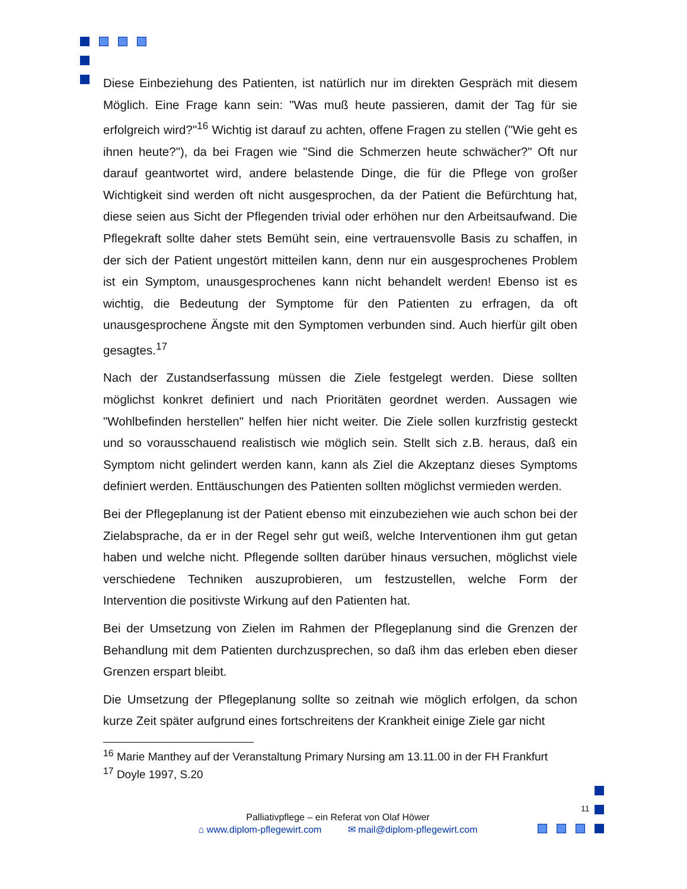Diese Einbeziehung des Patienten, ist natürlich nur im direkten Gespräch mit diesem Möglich. Eine Frage kann sein: "Was muß heute passieren, damit der Tag für sie erfolgreich wird?"<sup>16</sup> Wichtig ist darauf zu achten, offene Fragen zu stellen ("Wie geht es ihnen heute?"), da bei Fragen wie "Sind die Schmerzen heute schwächer?" Oft nur darauf geantwortet wird, andere belastende Dinge, die für die Pflege von großer Wichtigkeit sind werden oft nicht ausgesprochen, da der Patient die Befürchtung hat, diese seien aus Sicht der Pflegenden trivial oder erhöhen nur den Arbeitsaufwand. Die Pflegekraft sollte daher stets Bemüht sein, eine vertrauensvolle Basis zu schaffen, in der sich der Patient ungestört mitteilen kann, denn nur ein ausgesprochenes Problem ist ein Symptom, unausgesprochenes kann nicht behandelt werden! Ebenso ist es wichtig, die Bedeutung der Symptome für den Patienten zu erfragen, da oft unausgesprochene Ängste mit den Symptomen verbunden sind. Auch hierfür gilt oben gesagtes.<sup>17</sup>
Nach der Zustandserfassung müssen die Ziele festgelegt werden. Diese sollten möglichst konkret definiert und nach Prioritäten geordnet werden. Aussagen wie "Wohlbefinden herstellen" helfen hier nicht weiter. Die Ziele sollen kurzfristig gesteckt und so vorausschauend realistisch wie möglich sein. Stellt sich z.B. heraus, daß ein Symptom nicht gelindert werden kann, kann als Ziel die Akzeptanz dieses Symptoms definiert werden. Enttäuschungen des Patienten sollten möglichst vermieden werden.
Bei der Pflegeplanung ist der Patient ebenso mit einzubeziehen wie auch schon bei der Zielabsprache, da er in der Regel sehr gut weiß, welche Interventionen ihm gut getan haben und welche nicht. Pflegende sollten darüber hinaus versuchen, möglichst viele verschiedene Techniken auszuprobieren, um festzustellen, welche Form der Intervention die positivste Wirkung auf den Patienten hat.
Bei der Umsetzung von Zielen im Rahmen der Pflegeplanung sind die Grenzen der Behandlung mit dem Patienten durchzusprechen, so daß ihm das erleben eben dieser Grenzen erspart bleibt.
Die Umsetzung der Pflegeplanung sollte so zeitnah wie möglich erfolgen, da schon kurze Zeit später aufgrund eines fortschreitens der Krankheit einige Ziele gar nicht
<sup>16</sup> Marie Manthey auf der Veranstaltung Primary Nursing am 13.11.00 in der FH Frankfurt
<sup>17</sup> Doyle 1997, S.20
11
Palliativpflege – ein Referat von Olaf Höwer
⌂ www.diplom-pflegewirt.com ✉ mail@diplom-pflegewirt.com